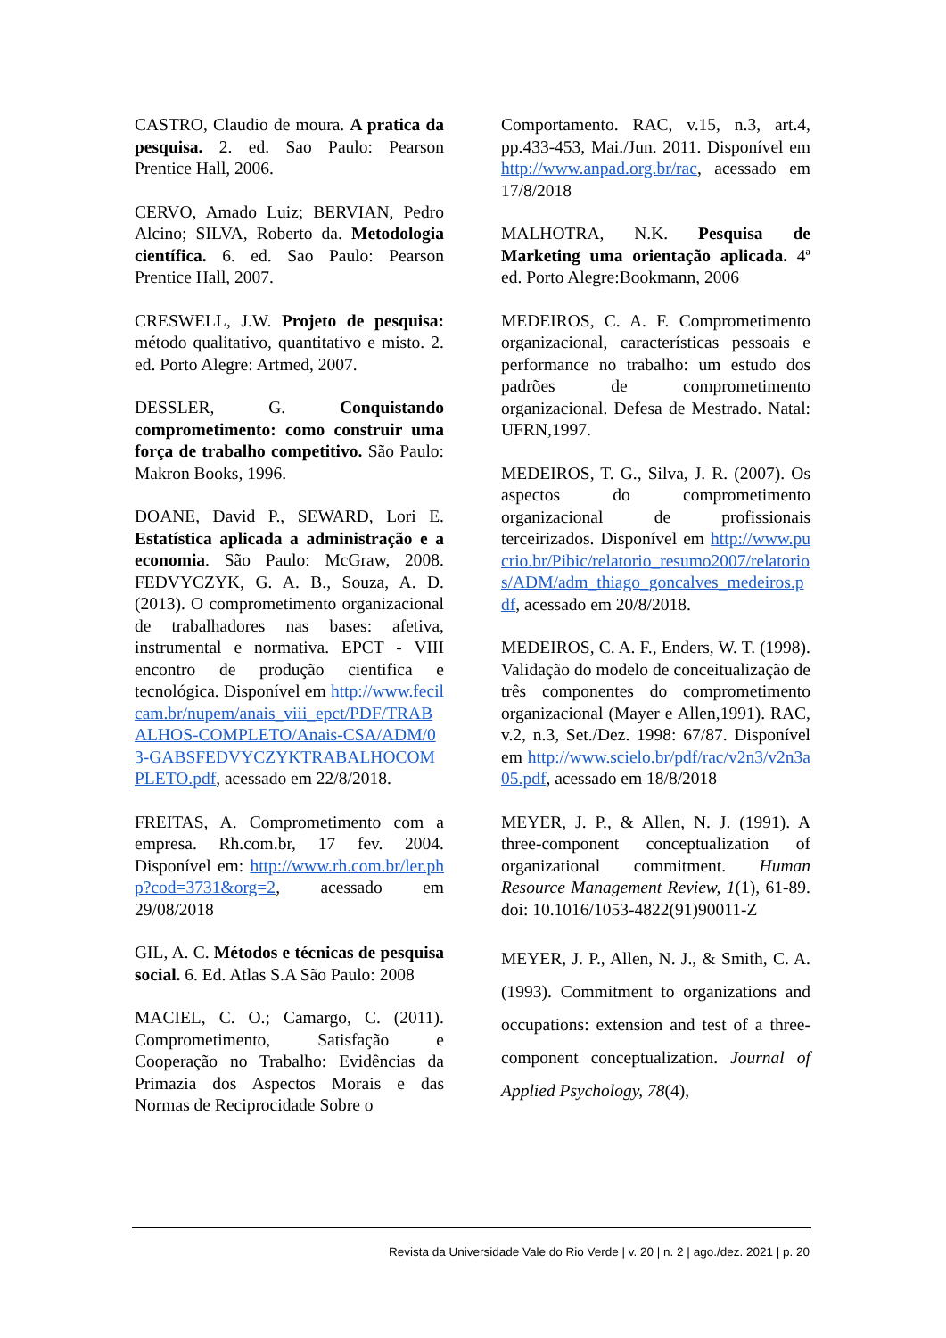CASTRO, Claudio de moura. A pratica da pesquisa. 2. ed. Sao Paulo: Pearson Prentice Hall, 2006.
CERVO, Amado Luiz; BERVIAN, Pedro Alcino; SILVA, Roberto da. Metodologia científica. 6. ed. Sao Paulo: Pearson Prentice Hall, 2007.
CRESWELL, J.W. Projeto de pesquisa: método qualitativo, quantitativo e misto. 2. ed. Porto Alegre: Artmed, 2007.
DESSLER, G. Conquistando comprometimento: como construir uma força de trabalho competitivo. São Paulo: Makron Books, 1996.
DOANE, David P., SEWARD, Lori E. Estatística aplicada a administração e a economia. São Paulo: McGraw, 2008. FEDVYCZYK, G. A. B., Souza, A. D. (2013). O comprometimento organizacional de trabalhadores nas bases: afetiva, instrumental e normativa. EPCT - VIII encontro de produção cientifica e tecnológica. Disponível em http://www.fecilcam.br/nupem/anais_viii_epct/PDF/TRABALHOS-COMPLETO/Anais-CSA/ADM/03-GABSFEDVYCZYKTRABALHOCOMPLETO.pdf, acessado em 22/8/2018.
FREITAS, A. Comprometimento com a empresa. Rh.com.br, 17 fev. 2004. Disponível em: http://www.rh.com.br/ler.php?cod=3731&org=2, acessado em 29/08/2018
GIL, A. C. Métodos e técnicas de pesquisa social. 6. Ed. Atlas S.A São Paulo: 2008
MACIEL, C. O.; Camargo, C. (2011). Comprometimento, Satisfação e Cooperação no Trabalho: Evidências da Primazia dos Aspectos Morais e das Normas de Reciprocidade Sobre o
Comportamento. RAC, v.15, n.3, art.4, pp.433-453, Mai./Jun. 2011. Disponível em http://www.anpad.org.br/rac, acessado em 17/8/2018
MALHOTRA, N.K. Pesquisa de Marketing uma orientação aplicada. 4ª ed. Porto Alegre:Bookmann, 2006
MEDEIROS, C. A. F. Comprometimento organizacional, características pessoais e performance no trabalho: um estudo dos padrões de comprometimento organizacional. Defesa de Mestrado. Natal: UFRN,1997.
MEDEIROS, T. G., Silva, J. R. (2007). Os aspectos do comprometimento organizacional de profissionais terceirizados. Disponível em http://www.pucrio.br/Pibic/relatorio_resumo2007/relatorios/ADM/adm_thiago_goncalves_medeiros.pdf, acessado em 20/8/2018.
MEDEIROS, C. A. F., Enders, W. T. (1998). Validação do modelo de conceitualização de três componentes do comprometimento organizacional (Mayer e Allen,1991). RAC, v.2, n.3, Set./Dez. 1998: 67/87. Disponível em http://www.scielo.br/pdf/rac/v2n3/v2n3a05.pdf, acessado em 18/8/2018
MEYER, J. P., & Allen, N. J. (1991). A three-component conceptualization of organizational commitment. Human Resource Management Review, 1(1), 61-89. doi: 10.1016/1053-4822(91)90011-Z
MEYER, J. P., Allen, N. J., & Smith, C. A. (1993). Commitment to organizations and occupations: extension and test of a three-component conceptualization. Journal of Applied Psychology, 78(4),
Revista da Universidade Vale do Rio Verde | v. 20 | n. 2 | ago./dez. 2021 | p. 20